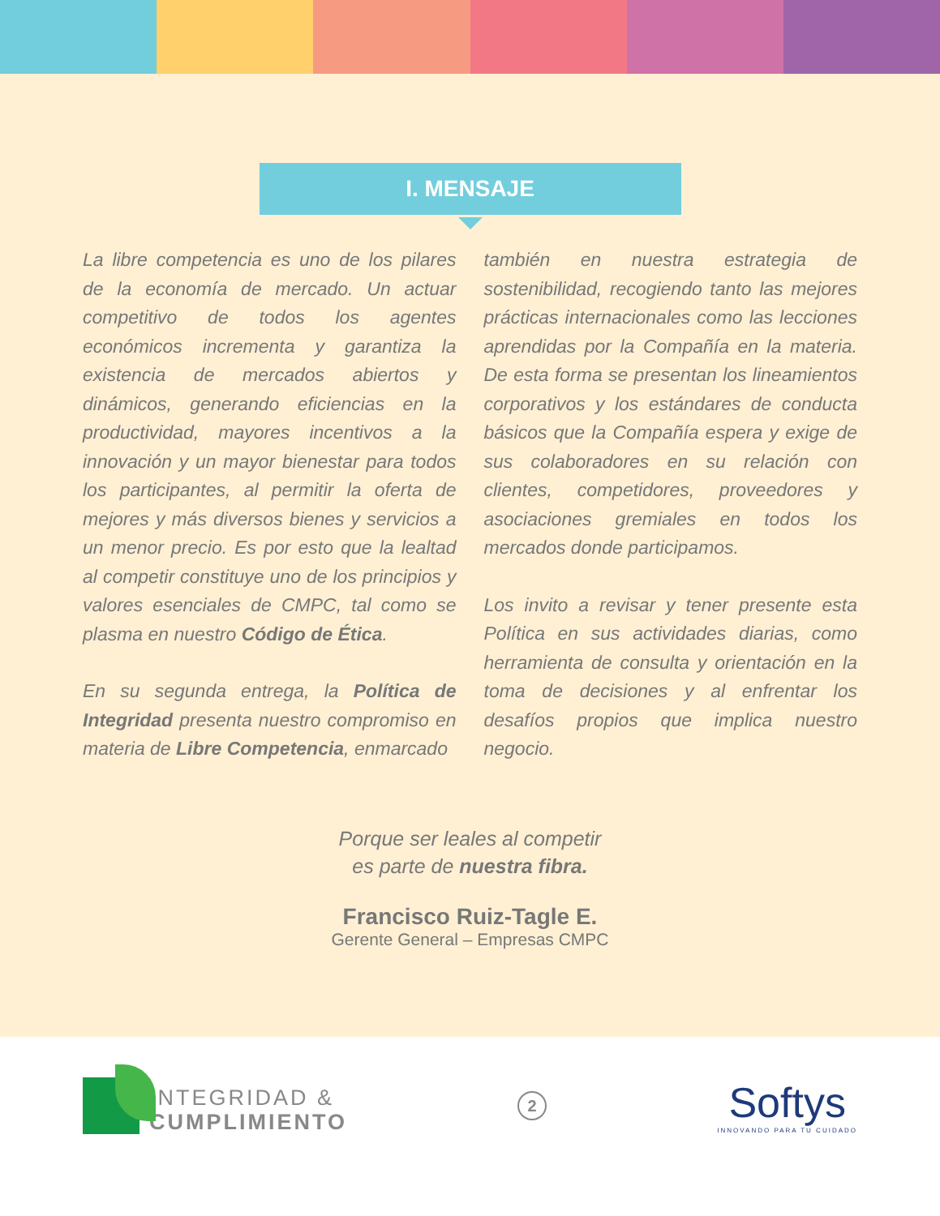I. MENSAJE
La libre competencia es uno de los pilares de la economía de mercado. Un actuar competitivo de todos los agentes económicos incrementa y garantiza la existencia de mercados abiertos y dinámicos, generando eficiencias en la productividad, mayores incentivos a la innovación y un mayor bienestar para todos los participantes, al permitir la oferta de mejores y más diversos bienes y servicios a un menor precio. Es por esto que la lealtad al competir constituye uno de los principios y valores esenciales de CMPC, tal como se plasma en nuestro Código de Ética.
En su segunda entrega, la Política de Integridad presenta nuestro compromiso en materia de Libre Competencia, enmarcado
también en nuestra estrategia de sostenibilidad, recogiendo tanto las mejores prácticas internacionales como las lecciones aprendidas por la Compañía en la materia. De esta forma se presentan los lineamientos corporativos y los estándares de conducta básicos que la Compañía espera y exige de sus colaboradores en su relación con clientes, competidores, proveedores y asociaciones gremiales en todos los mercados donde participamos.
Los invito a revisar y tener presente esta Política en sus actividades diarias, como herramienta de consulta y orientación en la toma de decisiones y al enfrentar los desafíos propios que implica nuestro negocio.
Porque ser leales al competir
es parte de nuestra fibra.
Francisco Ruiz-Tagle E.
Gerente General – Empresas CMPC
INTEGRIDAD &
CUMPLIMIENTO
2
Softys
INNOVANDO PARA TU CUIDADO